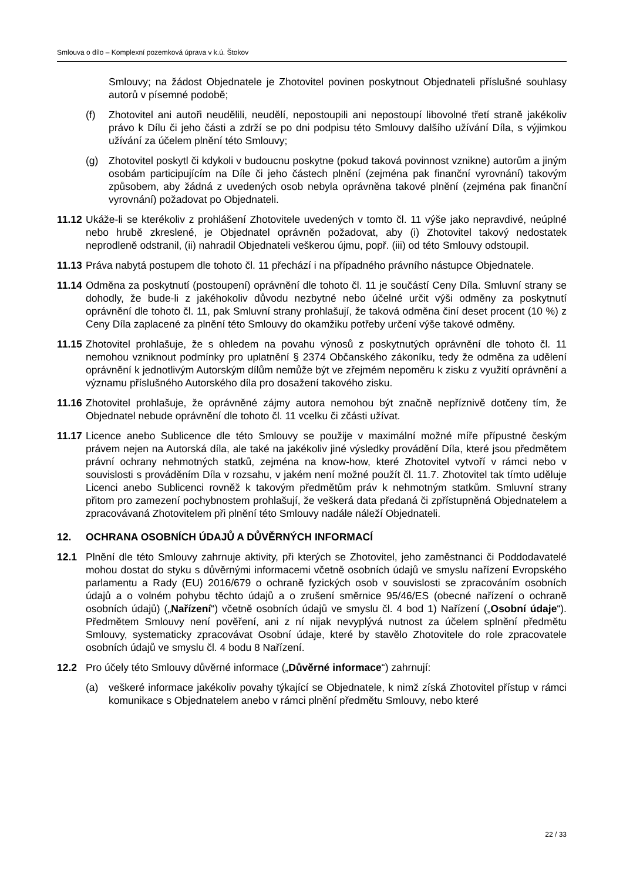Smlouva o dílo – Komplexní pozemková úprava v k.ú. Štokov
Smlouvy; na žádost Objednatele je Zhotovitel povinen poskytnout Objednateli příslušné souhlasy autorů v písemné podobě;
(f) Zhotovitel ani autoři neudělili, neudělí, nepostoupili ani nepostoupí libovolné třetí straně jakékoliv právo k Dílu či jeho části a zdrží se po dni podpisu této Smlouvy dalšího užívání Díla, s výjimkou užívání za účelem plnění této Smlouvy;
(g) Zhotovitel poskytl či kdykoli v budoucnu poskytne (pokud taková povinnost vznikne) autorům a jiným osobám participujícím na Díle či jeho částech plnění (zejména pak finanční vyrovnání) takovým způsobem, aby žádná z uvedených osob nebyla oprávněna takové plnění (zejména pak finanční vyrovnání) požadovat po Objednateli.
11.12
Ukáže-li se kterékoliv z prohlášení Zhotovitele uvedených v tomto čl. 11 výše jako nepravdivé, neúplné nebo hrubě zkreslené, je Objednatel oprávněn požadovat, aby (i) Zhotovitel takový nedostatek neprodleně odstranil, (ii) nahradil Objednateli veškerou újmu, popř. (iii) od této Smlouvy odstoupil.
11.13
Práva nabytá postupem dle tohoto čl. 11 přechází i na případného právního nástupce Objednatele.
11.14
Odměna za poskytnutí (postoupení) oprávnění dle tohoto čl. 11 je součástí Ceny Díla. Smluvní strany se dohodly, že bude-li z jakéhokoliv důvodu nezbytné nebo účelné určit výši odměny za poskytnutí oprávnění dle tohoto čl. 11, pak Smluvní strany prohlašují, že taková odměna činí deset procent (10 %) z Ceny Díla zaplacené za plnění této Smlouvy do okamžiku potřeby určení výše takové odměny.
11.15
Zhotovitel prohlašuje, že s ohledem na povahu výnosů z poskytnutých oprávnění dle tohoto čl. 11 nemohou vzniknout podmínky pro uplatnění § 2374 Občanského zákoníku, tedy že odměna za udělení oprávnění k jednotlivým Autorským dílům nemůže být ve zřejmém nepoměru k zisku z využití oprávnění a významu příslušného Autorského díla pro dosažení takového zisku.
11.16
Zhotovitel prohlašuje, že oprávněné zájmy autora nemohou být značně nepříznivě dotčeny tím, že Objednatel nebude oprávnění dle tohoto čl. 11 vcelku či zčásti užívat.
11.17
Licence anebo Sublicence dle této Smlouvy se použije v maximální možné míře přípustné českým právem nejen na Autorská díla, ale také na jakékoliv jiné výsledky provádění Díla, které jsou předmětem právní ochrany nehmotných statků, zejména na know-how, které Zhotovitel vytvoří v rámci nebo v souvislosti s prováděním Díla v rozsahu, v jakém není možné použít čl. 11.7. Zhotovitel tak tímto uděluje Licenci anebo Sublicenci rovněž k takovým předmětům práv k nehmotným statkům. Smluvní strany přitom pro zamezení pochybnostem prohlašují, že veškerá data předaná či zpřístupněná Objednatelem a zpracovávaná Zhotovitelem při plnění této Smlouvy nadále náleží Objednateli.
12. OCHRANA OSOBNÍCH ÚDAJŮ A DŮVĚRNÝCH INFORMACÍ
12.1 Plnění dle této Smlouvy zahrnuje aktivity, při kterých se Zhotovitel, jeho zaměstnanci či Poddodavatelé mohou dostat do styku s důvěrnými informacemi včetně osobních údajů ve smyslu nařízení Evropského parlamentu a Rady (EU) 2016/679 o ochraně fyzických osob v souvislosti se zpracováním osobních údajů a o volném pohybu těchto údajů a o zrušení směrnice 95/46/ES (obecné nařízení o ochraně osobních údajů) („Nařízení“) včetně osobních údajů ve smyslu čl. 4 bod 1) Nařízení („Osobní údaje“). Předmětem Smlouvy není pověření, ani z ní nijak nevyplývá nutnost za účelem splnění předmětu Smlouvy, systematicky zpracovávat Osobní údaje, které by stavělo Zhotovitele do role zpracovatele osobních údajů ve smyslu čl. 4 bodu 8 Nařízení.
12.2 Pro účely této Smlouvy důvěrné informace („Důvěrné informace“) zahrnují:
(a) veškeré informace jakékoliv povahy týkající se Objednatele, k nimž získá Zhotovitel přístup v rámci komunikace s Objednatelem anebo v rámci plnění předmětu Smlouvy, nebo které
22 / 33